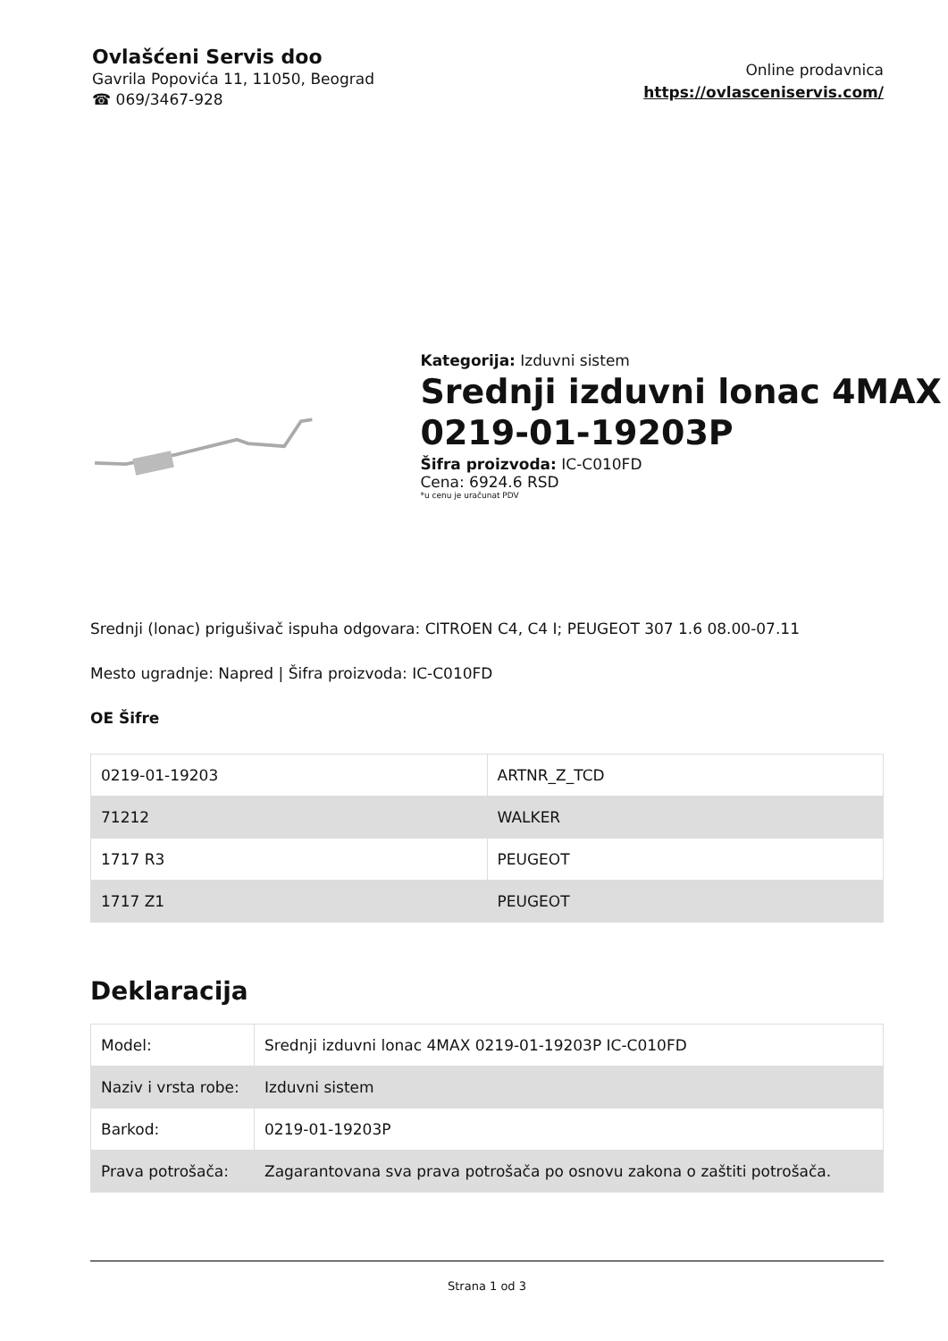Ovlašćeni Servis doo
Gavrila Popovića 11, 11050, Beograd
☎ 069/3467-928
Online prodavnica
https://ovlasceniservis.com/
Kategorija: Izduvni sistem
Srednji izduvni lonac 4MAX 0219-01-19203P
Šifra proizvoda: IC-C010FD
Cena: 6924.6 RSD
*u cenu je uračunat PDV
Srednji (lonac) prigušivač ispuha odgovara: CITROEN C4, C4 I; PEUGEOT 307 1.6 08.00-07.11
Mesto ugradnje: Napred | Šifra proizvoda: IC-C010FD
OE Šifre
| 0219-01-19203 | ARTNR_Z_TCD |
| 71212 | WALKER |
| 1717 R3 | PEUGEOT |
| 1717 Z1 | PEUGEOT |
Deklaracija
| Model: | Srednji izduvni lonac 4MAX 0219-01-19203P IC-C010FD |
| Naziv i vrsta robe: | Izduvni sistem |
| Barkod: | 0219-01-19203P |
| Prava potrošača: | Zagarantovana sva prava potrošača po osnovu zakona o zaštiti potrošača. |
Strana 1 od 3